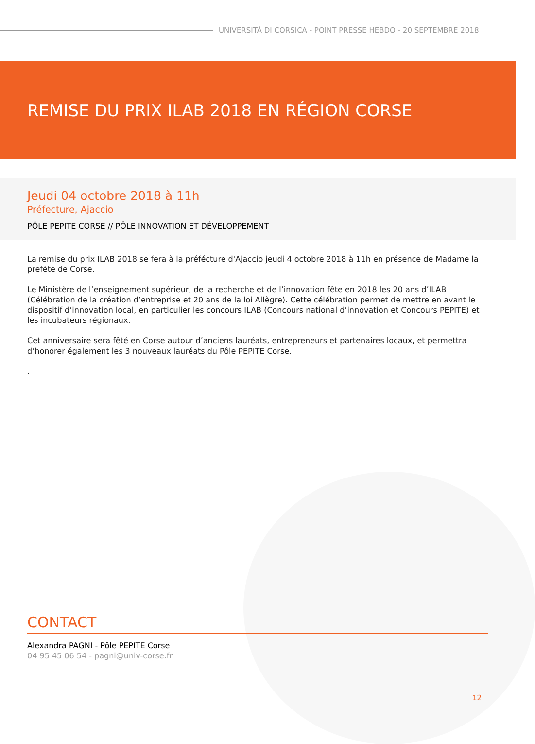UNIVERSITÀ DI CORSICA - POINT PRESSE HEBDO - 20 SEPTEMBRE 2018
REMISE DU PRIX ILAB 2018 EN RÉGION CORSE
Jeudi 04 octobre 2018 à 11h
Préfecture, Ajaccio
PÔLE PEPITE CORSE // PÔLE INNOVATION ET DÉVELOPPEMENT
La remise du prix ILAB 2018 se fera à la préfécture d'Ajaccio jeudi 4 octobre 2018 à 11h en présence de Madame la prefète de Corse.
Le Ministère de l’enseignement supérieur, de la recherche et de l’innovation fête en 2018 les 20 ans d’ILAB (Célébration de la création d’entreprise et 20 ans de la loi Allègre). Cette célébration permet de mettre en avant le dispositif d’innovation local, en particulier les concours ILAB (Concours national d’innovation et Concours PEPITE) et les incubateurs régionaux.
Cet anniversaire sera fêté en Corse autour d’anciens lauréats, entrepreneurs et partenaires locaux, et permettra d’honorer également les 3 nouveaux lauréats du Pôle PEPITE Corse.
.
CONTACT
Alexandra PAGNI - Pôle PEPITE Corse
04 95 45 06 54 - pagni@univ-corse.fr
12